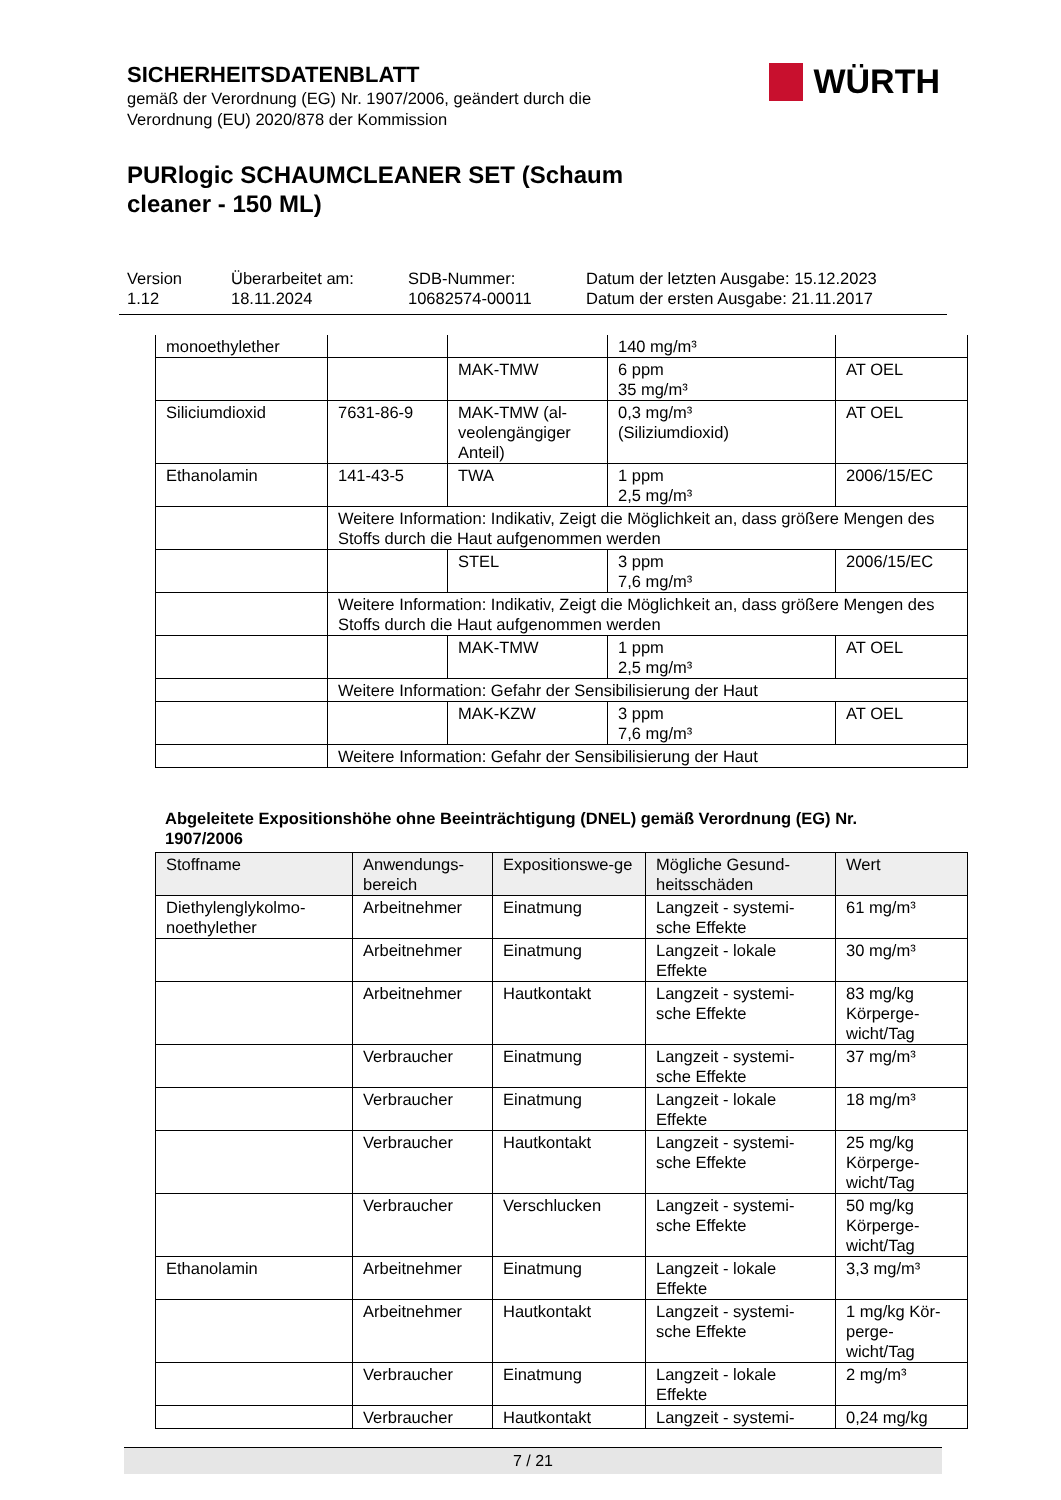SICHERHEITSDATENBLATT
gemäß der Verordnung (EG) Nr. 1907/2006, geändert durch die
Verordnung (EU) 2020/878 der Kommission
WÜRTH
PURlogic SCHAUMCLEANER SET (Schaum cleaner - 150 ML)
Version
1.12
Überarbeitet am:
18.11.2024
SDB-Nummer:
10682574-00011
Datum der letzten Ausgabe: 15.12.2023
Datum der ersten Ausgabe: 21.11.2017
| monoethylether | | | 140 mg/m³ | |
| | | MAK-TMW | 6 ppm 35 mg/m³ | AT OEL |
| Siliciumdioxid | 7631-86-9 | MAK-TMW (al-veolengängiger Anteil) | 0,3 mg/m³ (Siliziumdioxid) | AT OEL |
| Ethanolamin | 141-43-5 | TWA | 1 ppm 2,5 mg/m³ | 2006/15/EC |
| | Weitere Information: Indikativ, Zeigt die Möglichkeit an, dass größere Mengen des Stoffs durch die Haut aufgenommen werden | | | |
| | | STEL | 3 ppm 7,6 mg/m³ | 2006/15/EC |
| | Weitere Information: Indikativ, Zeigt die Möglichkeit an, dass größere Mengen des Stoffs durch die Haut aufgenommen werden | | | |
| | | MAK-TMW | 1 ppm 2,5 mg/m³ | AT OEL |
| | Weitere Information: Gefahr der Sensibilisierung der Haut | | | |
| | | MAK-KZW | 3 ppm 7,6 mg/m³ | AT OEL |
| | Weitere Information: Gefahr der Sensibilisierung der Haut | | | |
Abgeleitete Expositionshöhe ohne Beeinträchtigung (DNEL) gemäß Verordnung (EG) Nr. 1907/2006
| Stoffname | Anwendungs-bereich | Expositionswe-ge | Mögliche Gesund-heitsschäden | Wert |
| --- | --- | --- | --- | --- |
| Diethylenglykolmo-noethylether | Arbeitnehmer | Einatmung | Langzeit - systemi-sche Effekte | 61 mg/m³ |
| | Arbeitnehmer | Einatmung | Langzeit - lokale Effekte | 30 mg/m³ |
| | Arbeitnehmer | Hautkontakt | Langzeit - systemi-sche Effekte | 83 mg/kg Körperge-wicht/Tag |
| | Verbraucher | Einatmung | Langzeit - systemi-sche Effekte | 37 mg/m³ |
| | Verbraucher | Einatmung | Langzeit - lokale Effekte | 18 mg/m³ |
| | Verbraucher | Hautkontakt | Langzeit - systemi-sche Effekte | 25 mg/kg Körperge-wicht/Tag |
| | Verbraucher | Verschlucken | Langzeit - systemi-sche Effekte | 50 mg/kg Körperge-wicht/Tag |
| Ethanolamin | Arbeitnehmer | Einatmung | Langzeit - lokale Effekte | 3,3 mg/m³ |
| | Arbeitnehmer | Hautkontakt | Langzeit - systemi-sche Effekte | 1 mg/kg Kör-perge-wicht/Tag |
| | Verbraucher | Einatmung | Langzeit - lokale Effekte | 2 mg/m³ |
| | Verbraucher | Hautkontakt | Langzeit - systemi- | 0,24 mg/kg |
7 / 21